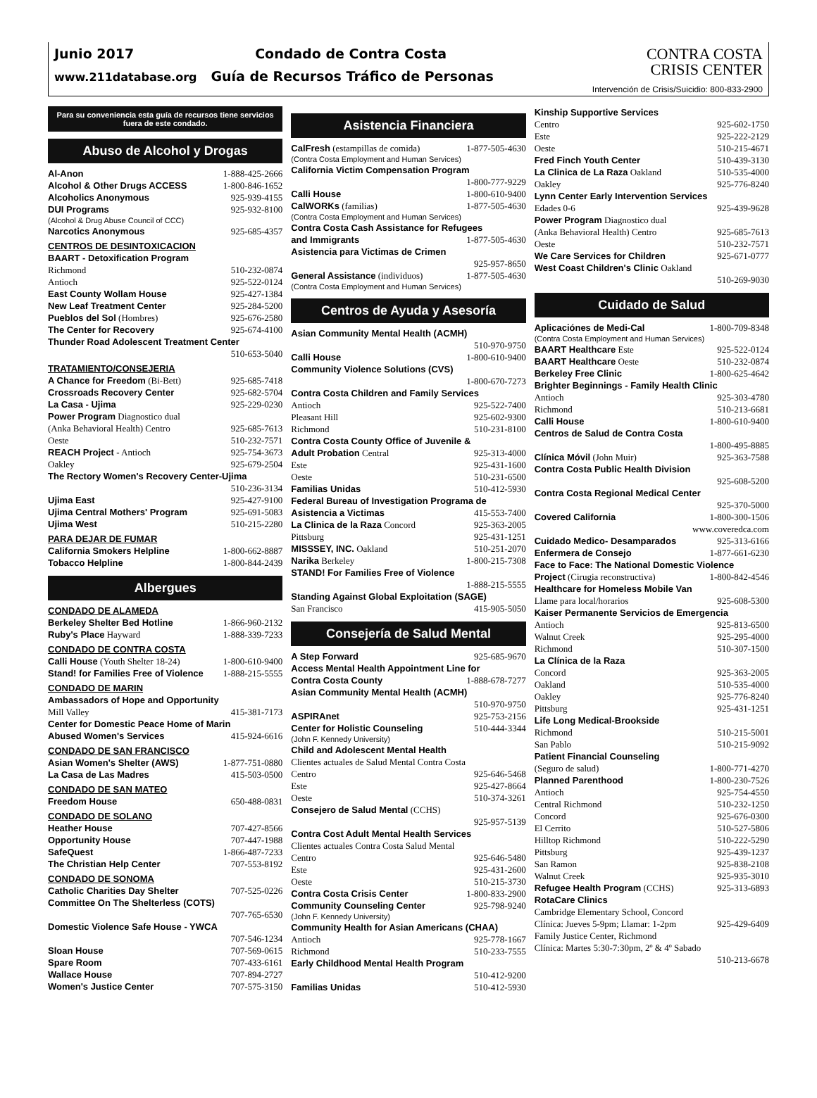Junio 2017 Condado de Contra Costa
www.211database.org Guía de Recursos Tráfico de Personas
CONTRA COSTA
CRISIS CENTER
Intervención de Crisis/Suicidio: 800-833-2900
Para su conveniencia esta guía de recursos tiene servicios fuera de este condado.
Abuso de Alcohol y Drogas
Al-Anon 1-888-425-2666
Alcohol & Other Drugs ACCESS 1-800-846-1652
Alcoholics Anonymous 925-939-4155
DUI Programs 925-932-8100
(Alcohol & Drug Abuse Council of CCC)
Narcotics Anonymous 925-685-4357
CENTROS DE DESINTOXICACION
BAART - Detoxification Program
Richmond 510-232-0874
Antioch 925-522-0124
East County Wollam House 925-427-1384
New Leaf Treatment Center 925-284-5200
Pueblos del Sol (Hombres) 925-676-2580
The Center for Recovery 925-674-4100
Thunder Road Adolescent Treatment Center
510-653-5040
TRATAMIENTO/CONSEJERIA
A Chance for Freedom (Bi-Bett) 925-685-7418
Crossroads Recovery Center 925-682-5704
La Casa - Ujima 925-229-0230
Power Program Diagnostico dual
(Anka Behavioral Health) Centro 925-685-7613
Oeste 510-232-7571
REACH Project - Antioch 925-754-3673
Oakley 925-679-2504
The Rectory Women's Recovery Center-Ujima
510-236-3134
Ujima East 925-427-9100
Ujima Central Mothers' Program 925-691-5083
Ujima West 510-215-2280
PARA DEJAR DE FUMAR
California Smokers Helpline 1-800-662-8887
Tobacco Helpline 1-800-844-2439
Albergues
CONDADO DE ALAMEDA
Berkeley Shelter Bed Hotline 1-866-960-2132
Ruby's Place Hayward 1-888-339-7233
CONDADO DE CONTRA COSTA
Calli House (Youth Shelter 18-24) 1-800-610-9400
Stand! for Families Free of Violence 1-888-215-5555
CONDADO DE MARIN
Ambassadors of Hope and Opportunity
Mill Valley 415-381-7173
Center for Domestic Peace Home of Marin
Abused Women's Services 415-924-6616
CONDADO DE SAN FRANCISCO
Asian Women's Shelter (AWS) 1-877-751-0880
La Casa de Las Madres 415-503-0500
CONDADO DE SAN MATEO
Freedom House 650-488-0831
CONDADO DE SOLANO
Heather House 707-427-8566
Opportunity House 707-447-1988
SafeQuest 1-866-487-7233
The Christian Help Center 707-553-8192
CONDADO DE SONOMA
Catholic Charities Day Shelter 707-525-0226
Committee On The Shelterless (COTS)
707-765-6530
Domestic Violence Safe House - YWCA
707-546-1234
Sloan House 707-569-0615
Spare Room 707-433-6161
Wallace House 707-894-2727
Women's Justice Center 707-575-3150
Asistencia Financiera
CalFresh (estampillas de comida) 1-877-505-4630
(Contra Costa Employment and Human Services)
California Victim Compensation Program
1-800-777-9229
Calli House 1-800-610-9400
CalWORKs (familias) 1-877-505-4630
(Contra Costa Employment and Human Services)
Contra Costa Cash Assistance for Refugees
and Immigrants 1-877-505-4630
Asistencia para Victimas de Crimen
925-957-8650
General Assistance (individuos) 1-877-505-4630
(Contra Costa Employment and Human Services)
Centros de Ayuda y Asesoría
Asian Community Mental Health (ACMH)
510-970-9750
Calli House 1-800-610-9400
Community Violence Solutions (CVS)
1-800-670-7273
Contra Costa Children and Family Services
Antioch 925-522-7400
Pleasant Hill 925-602-9300
Richmond 510-231-8100
Contra Costa County Office of Juvenile &
Adult Probation Central 925-313-4000
Este 925-431-1600
Oeste 510-231-6500
Familias Unidas 510-412-5930
Federal Bureau of Investigation Programa de
Asistencia a Victimas 415-553-7400
La Clinica de la Raza Concord 925-363-2005
Pittsburg 925-431-1251
MISSSEY, INC. Oakland 510-251-2070
Narika Berkeley 1-800-215-7308
STAND! For Families Free of Violence
1-888-215-5555
Standing Against Global Exploitation (SAGE)
San Francisco 415-905-5050
Consejería de Salud Mental
A Step Forward 925-685-9670
Access Mental Health Appointment Line for
Contra Costa County 1-888-678-7277
Asian Community Mental Health (ACMH)
510-970-9750
ASPIRAnet 925-753-2156
Center for Holistic Counseling 510-444-3344
(John F. Kennedy University)
Child and Adolescent Mental Health
Clientes actuales de Salud Mental Contra Costa
Centro 925-646-5468
Este 925-427-8664
Oeste 510-374-3261
Consejero de Salud Mental (CCHS)
925-957-5139
Contra Cost Adult Mental Health Services
Clientes actuales Contra Costa Salud Mental
Centro 925-646-5480
Este 925-431-2600
Oeste 510-215-3730
Contra Costa Crisis Center 1-800-833-2900
Community Counseling Center 925-798-9240
(John F. Kennedy University)
Community Health for Asian Americans (CHAA)
Antioch 925-778-1667
Richmond 510-233-7555
Early Childhood Mental Health Program
510-412-9200
Familias Unidas 510-412-5930
Kinship Supportive Services
Centro 925-602-1750
Este 925-222-2129
Oeste 510-215-4671
Fred Finch Youth Center 510-439-3130
La Clinica de La Raza Oakland 510-535-4000
Oakley 925-776-8240
Lynn Center Early Intervention Services
Edades 0-6 925-439-9628
Power Program Diagnostico dual
(Anka Behavioral Health) Centro 925-685-7613
Oeste 510-232-7571
We Care Services for Children 925-671-0777
West Coast Children's Clinic Oakland
510-269-9030
Cuidado de Salud
Aplicaciónes de Medi-Cal 1-800-709-8348
(Contra Costa Employment and Human Services)
BAART Healthcare Este 925-522-0124
BAART Healthcare Oeste 510-232-0874
Berkeley Free Clinic 1-800-625-4642
Brighter Beginnings - Family Health Clinic
Antioch 925-303-4780
Richmond 510-213-6681
Calli House 1-800-610-9400
Centros de Salud de Contra Costa
1-800-495-8885
Clínica Móvil (John Muir) 925-363-7588
Contra Costa Public Health Division
925-608-5200
Contra Costa Regional Medical Center
925-370-5000
Covered California 1-800-300-1506
www.coveredca.com
Cuidado Medico- Desamparados 925-313-6166
Enfermera de Consejo 1-877-661-6230
Face to Face: The National Domestic Violence
Project (Cirugia reconstructiva) 1-800-842-4546
Healthcare for Homeless Mobile Van
Llame para local/horarios 925-608-5300
Kaiser Permanente Servicios de Emergencia
Antioch 925-813-6500
Walnut Creek 925-295-4000
Richmond 510-307-1500
La Clínica de la Raza
Concord 925-363-2005
Oakland 510-535-4000
Oakley 925-776-8240
Pittsburg 925-431-1251
Life Long Medical-Brookside
Richmond 510-215-5001
San Pablo 510-215-9092
Patient Financial Counseling
(Seguro de salud) 1-800-771-4270
Planned Parenthood 1-800-230-7526
Antioch 925-754-4550
Central Richmond 510-232-1250
Concord 925-676-0300
El Cerrito 510-527-5806
Hilltop Richmond 510-222-5290
Pittsburg 925-439-1237
San Ramon 925-838-2108
Walnut Creek 925-935-3010
Refugee Health Program (CCHS) 925-313-6893
RotaCare Clinics
Cambridge Elementary School, Concord
Clínica: Jueves 5-9pm; Llamar: 1-2pm 925-429-6409
Family Justice Center, Richmond
Clínica: Martes 5:30-7:30pm, 2º & 4º Sabado
510-213-6678